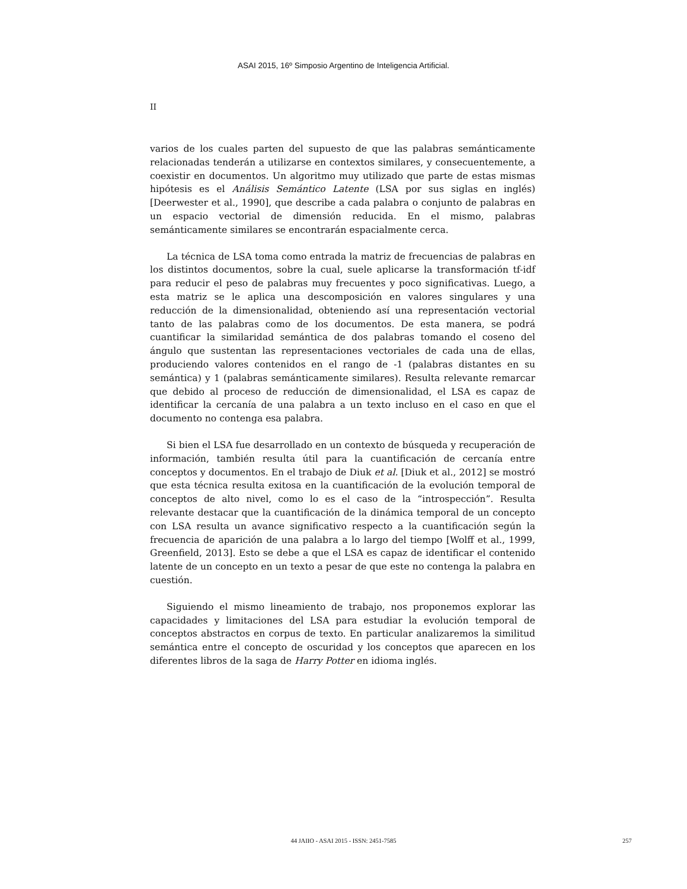ASAI 2015, 16º Simposio Argentino de Inteligencia Artificial.
II
varios de los cuales parten del supuesto de que las palabras semánticamente relacionadas tenderán a utilizarse en contextos similares, y consecuentemente, a coexistir en documentos. Un algoritmo muy utilizado que parte de estas mismas hipótesis es el Análisis Semántico Latente (LSA por sus siglas en inglés) [Deerwester et al., 1990], que describe a cada palabra o conjunto de palabras en un espacio vectorial de dimensión reducida. En el mismo, palabras semánticamente similares se encontrarán espacialmente cerca.
La técnica de LSA toma como entrada la matriz de frecuencias de palabras en los distintos documentos, sobre la cual, suele aplicarse la transformación tf-idf para reducir el peso de palabras muy frecuentes y poco significativas. Luego, a esta matriz se le aplica una descomposición en valores singulares y una reducción de la dimensionalidad, obteniendo así una representación vectorial tanto de las palabras como de los documentos. De esta manera, se podrá cuantificar la similaridad semántica de dos palabras tomando el coseno del ángulo que sustentan las representaciones vectoriales de cada una de ellas, produciendo valores contenidos en el rango de -1 (palabras distantes en su semántica) y 1 (palabras semánticamente similares). Resulta relevante remarcar que debido al proceso de reducción de dimensionalidad, el LSA es capaz de identificar la cercanía de una palabra a un texto incluso en el caso en que el documento no contenga esa palabra.
Si bien el LSA fue desarrollado en un contexto de búsqueda y recuperación de información, también resulta útil para la cuantificación de cercanía entre conceptos y documentos. En el trabajo de Diuk et al. [Diuk et al., 2012] se mostró que esta técnica resulta exitosa en la cuantificación de la evolución temporal de conceptos de alto nivel, como lo es el caso de la “introspección”. Resulta relevante destacar que la cuantificación de la dinámica temporal de un concepto con LSA resulta un avance significativo respecto a la cuantificación según la frecuencia de aparición de una palabra a lo largo del tiempo [Wolff et al., 1999, Greenfield, 2013]. Esto se debe a que el LSA es capaz de identificar el contenido latente de un concepto en un texto a pesar de que este no contenga la palabra en cuestión.
Siguiendo el mismo lineamiento de trabajo, nos proponemos explorar las capacidades y limitaciones del LSA para estudiar la evolución temporal de conceptos abstractos en corpus de texto. En particular analizaremos la similitud semántica entre el concepto de oscuridad y los conceptos que aparecen en los diferentes libros de la saga de Harry Potter en idioma inglés.
44 JAIIO - ASAI 2015 - ISSN: 2451-7585 257